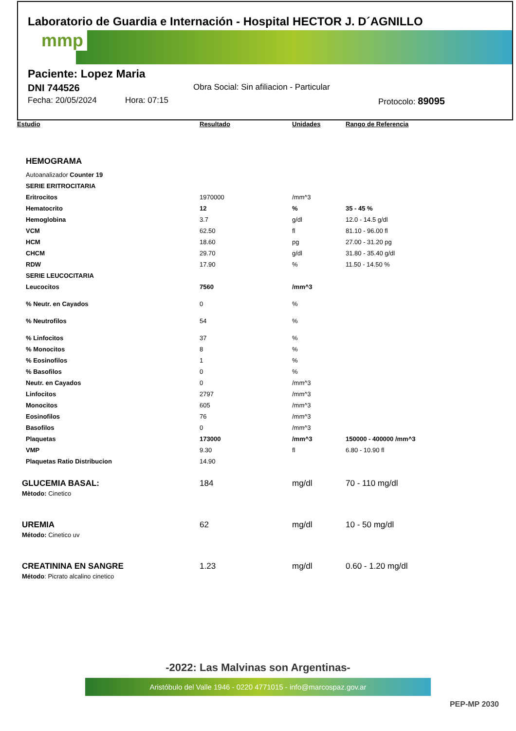Laboratorio de Guardia e Internación - Hospital HECTOR J. D´AGNILLO
mmp
Paciente: Lopez Maria
DNI 744526 Obra Social: Sin afiliacion - Particular
Fecha: 20/05/2024 Hora: 07:15 Protocolo: 89095
| Estudio | Resultado | Unidades | Rango de Referencia |
| --- | --- | --- | --- |
| HEMOGRAMA | | | |
| Autoanalizador Counter 19 | | | |
| SERIE ERITROCITARIA | | | |
| Eritrocitos | 1970000 | /mm^3 | |
| Hematocrito | 12 | % | 35 - 45 % |
| Hemoglobina | 3.7 | g/dl | 12.0 - 14.5 g/dl |
| VCM | 62.50 | fl | 81.10 - 96.00 fl |
| HCM | 18.60 | pg | 27.00 - 31.20 pg |
| CHCM | 29.70 | g/dl | 31.80 - 35.40 g/dl |
| RDW | 17.90 | % | 11.50 - 14.50 % |
| SERIE LEUCOCITARIA | | | |
| Leucocitos | 7560 | /mm^3 | |
| % Neutr. en Cayados | 0 | % | |
| % Neutrofilos | 54 | % | |
| % Linfocitos | 37 | % | |
| % Monocitos | 8 | % | |
| % Eosinofilos | 1 | % | |
| % Basofilos | 0 | % | |
| Neutr. en Cayados | 0 | /mm^3 | |
| Linfocitos | 2797 | /mm^3 | |
| Monocitos | 605 | /mm^3 | |
| Eosinofilos | 76 | /mm^3 | |
| Basofilos | 0 | /mm^3 | |
| Plaquetas | 173000 | /mm^3 | 150000 - 400000 /mm^3 |
| VMP | 9.30 | fl | 6.80 - 10.90 fl |
| Plaquetas Ratio Distribucion | 14.90 | | |
| GLUCEMIA BASAL: Mètodo: Cinetico | 184 | mg/dl | 70 - 110 mg/dl |
| UREMIA Método: Cinetico uv | 62 | mg/dl | 10 - 50 mg/dl |
| CREATININA EN SANGRE Método : Picrato alcalino cinetico | 1.23 | mg/dl | 0.60 - 1.20 mg/dl |
-2022: Las Malvinas son Argentinas-
Aristóbulo del Valle 1946 - 0220 4771015 - info@marcospaz.gov.ar
PEP-MP 2030